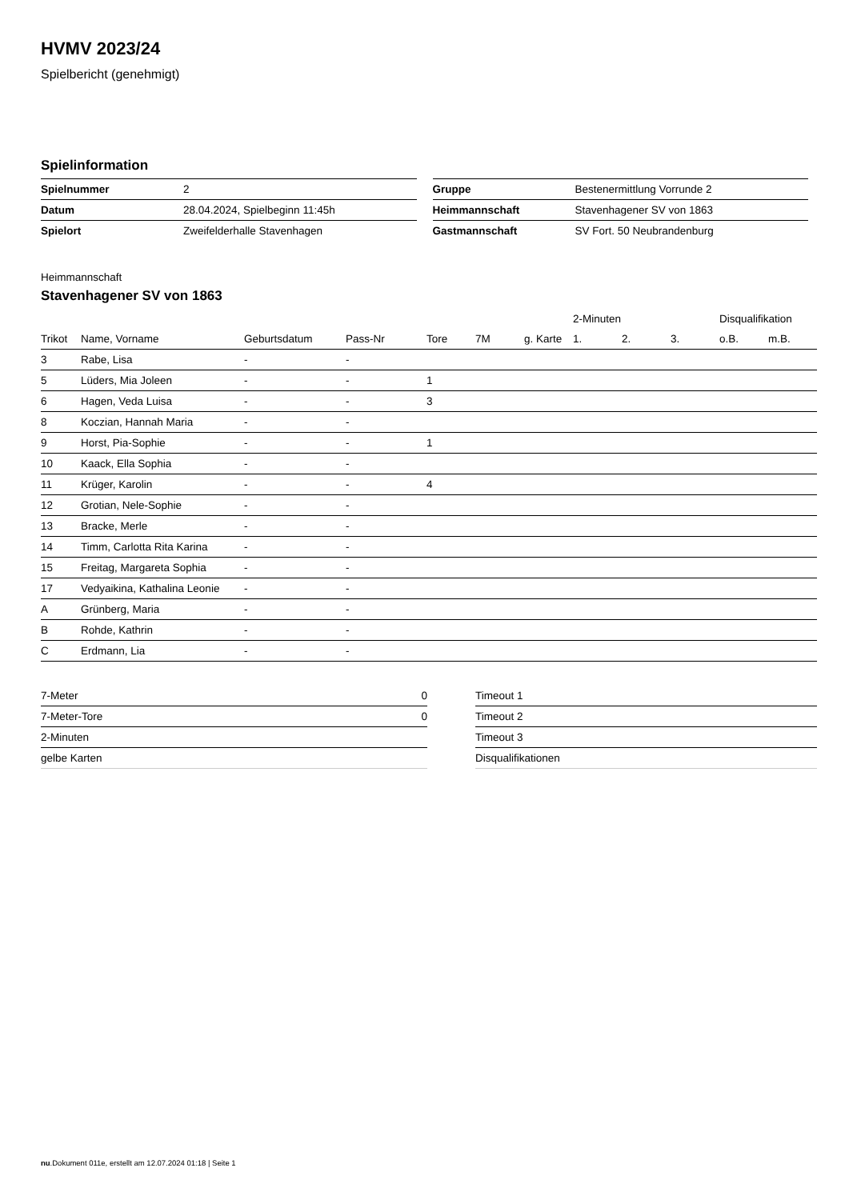HVMV 2023/24
Spielbericht (genehmigt)
Spielinformation
| Spielnummer | 2 |
| Datum | 28.04.2024, Spielbeginn 11:45h |
| Spielort | Zweifelderhalle Stavenhagen |
| Gruppe | Bestenermittlung Vorrunde 2 |
| Heimmannschaft | Stavenhagener SV von 1863 |
| Gastmannschaft | SV Fort. 50 Neubrandenburg |
Heimmannschaft
Stavenhagener SV von 1863
| | | | | | | | 2-Minuten | | | Disqualifikation | |
| --- | --- | --- | --- | --- | --- | --- | --- | --- | --- | --- | --- |
| Trikot | Name, Vorname | Geburtsdatum | Pass-Nr | Tore | 7M | g. Karte | 1. | 2. | 3. | o.B. | m.B. |
| 3 | Rabe, Lisa | - | - | | | | | | | | |
| 5 | Lüders, Mia Joleen | - | - | 1 | | | | | | | |
| 6 | Hagen, Veda Luisa | - | - | 3 | | | | | | | |
| 8 | Koczian, Hannah Maria | - | - | | | | | | | | |
| 9 | Horst, Pia-Sophie | - | - | 1 | | | | | | | |
| 10 | Kaack, Ella Sophia | - | - | | | | | | | | |
| 11 | Krüger, Karolin | - | - | 4 | | | | | | | |
| 12 | Grotian, Nele-Sophie | - | - | | | | | | | | |
| 13 | Bracke, Merle | - | - | | | | | | | | |
| 14 | Timm, Carlotta Rita Karina | - | - | | | | | | | | |
| 15 | Freitag, Margareta Sophia | - | - | | | | | | | | |
| 17 | Vedyaikina, Kathalina Leonie | - | - | | | | | | | | |
| A | Grünberg, Maria | - | - | | | | | | | | |
| B | Rohde, Kathrin | - | - | | | | | | | | |
| C | Erdmann, Lia | - | - | | | | | | | | |
| 7-Meter | 0 |
| 7-Meter-Tore | 0 |
| 2-Minuten | |
| gelbe Karten | |
| Timeout 1 |
| Timeout 2 |
| Timeout 3 |
| Disqualifikationen |
nu.Dokument 011e, erstellt am 12.07.2024 01:18 | Seite 1